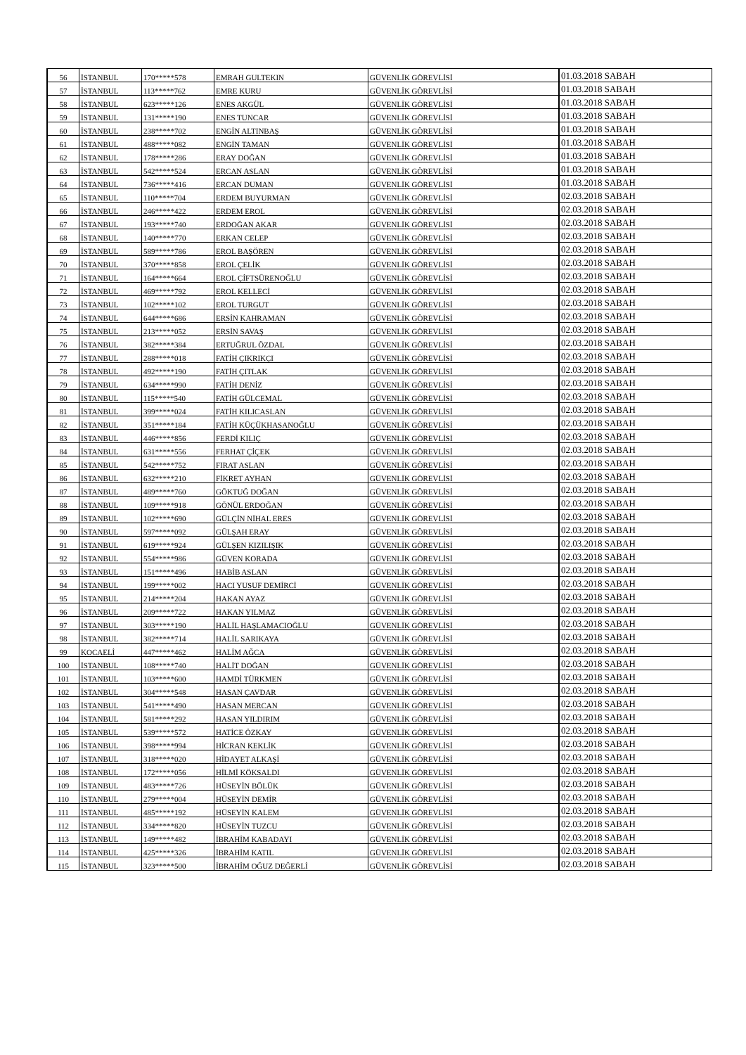| 56 | İSTANBUL | 170*****578 | EMRAH GULTEKIN | GÜVENLİK GÖREVLİSİ | 01.03.2018 SABAH |
| 57 | İSTANBUL | 113*****762 | EMRE KURU | GÜVENLİK GÖREVLİSİ | 01.03.2018 SABAH |
| 58 | İSTANBUL | 623*****126 | ENES AKGÜL | GÜVENLİK GÖREVLİSİ | 01.03.2018 SABAH |
| 59 | İSTANBUL | 131*****190 | ENES TUNCAR | GÜVENLİK GÖREVLİSİ | 01.03.2018 SABAH |
| 60 | İSTANBUL | 238*****702 | ENGİN ALTINBAŞ | GÜVENLİK GÖREVLİSİ | 01.03.2018 SABAH |
| 61 | İSTANBUL | 488*****082 | ENGİN TAMAN | GÜVENLİK GÖREVLİSİ | 01.03.2018 SABAH |
| 62 | İSTANBUL | 178*****286 | ERAY DOĞAN | GÜVENLİK GÖREVLİSİ | 01.03.2018 SABAH |
| 63 | İSTANBUL | 542*****524 | ERCAN ASLAN | GÜVENLİK GÖREVLİSİ | 01.03.2018 SABAH |
| 64 | İSTANBUL | 736*****416 | ERCAN DUMAN | GÜVENLİK GÖREVLİSİ | 01.03.2018 SABAH |
| 65 | İSTANBUL | 110*****704 | ERDEM BUYURMAN | GÜVENLİK GÖREVLİSİ | 02.03.2018 SABAH |
| 66 | İSTANBUL | 246*****422 | ERDEM EROL | GÜVENLİK GÖREVLİSİ | 02.03.2018 SABAH |
| 67 | İSTANBUL | 193*****740 | ERDOĞAN AKAR | GÜVENLİK GÖREVLİSİ | 02.03.2018 SABAH |
| 68 | İSTANBUL | 140*****770 | ERKAN CELEP | GÜVENLİK GÖREVLİSİ | 02.03.2018 SABAH |
| 69 | İSTANBUL | 589*****786 | EROL BAŞÖREN | GÜVENLİK GÖREVLİSİ | 02.03.2018 SABAH |
| 70 | İSTANBUL | 370*****858 | EROL ÇELİK | GÜVENLİK GÖREVLİSİ | 02.03.2018 SABAH |
| 71 | İSTANBUL | 164*****664 | EROL ÇİFTSÜRENOĞLU | GÜVENLİK GÖREVLİSİ | 02.03.2018 SABAH |
| 72 | İSTANBUL | 469*****792 | EROL KELLECİ | GÜVENLİK GÖREVLİSİ | 02.03.2018 SABAH |
| 73 | İSTANBUL | 102*****102 | EROL TURGUT | GÜVENLİK GÖREVLİSİ | 02.03.2018 SABAH |
| 74 | İSTANBUL | 644*****686 | ERSİN KAHRAMAN | GÜVENLİK GÖREVLİSİ | 02.03.2018 SABAH |
| 75 | İSTANBUL | 213*****052 | ERSİN SAVAŞ | GÜVENLİK GÖREVLİSİ | 02.03.2018 SABAH |
| 76 | İSTANBUL | 382*****384 | ERTUĞRUL ÖZDAL | GÜVENLİK GÖREVLİSİ | 02.03.2018 SABAH |
| 77 | İSTANBUL | 288*****018 | FATİH ÇIKRIKÇI | GÜVENLİK GÖREVLİSİ | 02.03.2018 SABAH |
| 78 | İSTANBUL | 492*****190 | FATİH ÇITLAK | GÜVENLİK GÖREVLİSİ | 02.03.2018 SABAH |
| 79 | İSTANBUL | 634*****990 | FATİH DENİZ | GÜVENLİK GÖREVLİSİ | 02.03.2018 SABAH |
| 80 | İSTANBUL | 115*****540 | FATİH GÜLCEMAL | GÜVENLİK GÖREVLİSİ | 02.03.2018 SABAH |
| 81 | İSTANBUL | 399*****024 | FATİH KILICASLAN | GÜVENLİK GÖREVLİSİ | 02.03.2018 SABAH |
| 82 | İSTANBUL | 351*****184 | FATİH KÜÇÜKHASANOĞLU | GÜVENLİK GÖREVLİSİ | 02.03.2018 SABAH |
| 83 | İSTANBUL | 446*****856 | FERDİ KILIÇ | GÜVENLİK GÖREVLİSİ | 02.03.2018 SABAH |
| 84 | İSTANBUL | 631*****556 | FERHAT ÇİÇEK | GÜVENLİK GÖREVLİSİ | 02.03.2018 SABAH |
| 85 | İSTANBUL | 542*****752 | FIRAT ASLAN | GÜVENLİK GÖREVLİSİ | 02.03.2018 SABAH |
| 86 | İSTANBUL | 632*****210 | FİKRET AYHAN | GÜVENLİK GÖREVLİSİ | 02.03.2018 SABAH |
| 87 | İSTANBUL | 489*****760 | GÖKTUĞ DOĞAN | GÜVENLİK GÖREVLİSİ | 02.03.2018 SABAH |
| 88 | İSTANBUL | 109*****918 | GÖNÜL ERDOĞAN | GÜVENLİK GÖREVLİSİ | 02.03.2018 SABAH |
| 89 | İSTANBUL | 102*****690 | GÜLÇİN NİHAL ERES | GÜVENLİK GÖREVLİSİ | 02.03.2018 SABAH |
| 90 | İSTANBUL | 597*****092 | GÜLŞAH ERAY | GÜVENLİK GÖREVLİSİ | 02.03.2018 SABAH |
| 91 | İSTANBUL | 619*****924 | GÜLŞEN KIZILIŞIK | GÜVENLİK GÖREVLİSİ | 02.03.2018 SABAH |
| 92 | İSTANBUL | 554*****986 | GÜVEN KORADA | GÜVENLİK GÖREVLİSİ | 02.03.2018 SABAH |
| 93 | İSTANBUL | 151*****496 | HABİB ASLAN | GÜVENLİK GÖREVLİSİ | 02.03.2018 SABAH |
| 94 | İSTANBUL | 199*****002 | HACI YUSUF DEMİRCİ | GÜVENLİK GÖREVLİSİ | 02.03.2018 SABAH |
| 95 | İSTANBUL | 214*****204 | HAKAN AYAZ | GÜVENLİK GÖREVLİSİ | 02.03.2018 SABAH |
| 96 | İSTANBUL | 209*****722 | HAKAN YILMAZ | GÜVENLİK GÖREVLİSİ | 02.03.2018 SABAH |
| 97 | İSTANBUL | 303*****190 | HALİL HAŞLAMACIOĞLU | GÜVENLİK GÖREVLİSİ | 02.03.2018 SABAH |
| 98 | İSTANBUL | 382*****714 | HALİL SARIKAYA | GÜVENLİK GÖREVLİSİ | 02.03.2018 SABAH |
| 99 | KOCAELİ | 447*****462 | HALİM AĞCA | GÜVENLİK GÖREVLİSİ | 02.03.2018 SABAH |
| 100 | İSTANBUL | 108*****740 | HALİT DOĞAN | GÜVENLİK GÖREVLİSİ | 02.03.2018 SABAH |
| 101 | İSTANBUL | 103*****600 | HAMDİ TÜRKMEN | GÜVENLİK GÖREVLİSİ | 02.03.2018 SABAH |
| 102 | İSTANBUL | 304*****548 | HASAN ÇAVDAR | GÜVENLİK GÖREVLİSİ | 02.03.2018 SABAH |
| 103 | İSTANBUL | 541*****490 | HASAN MERCAN | GÜVENLİK GÖREVLİSİ | 02.03.2018 SABAH |
| 104 | İSTANBUL | 581*****292 | HASAN YILDIRIM | GÜVENLİK GÖREVLİSİ | 02.03.2018 SABAH |
| 105 | İSTANBUL | 539*****572 | HATİCE ÖZKAY | GÜVENLİK GÖREVLİSİ | 02.03.2018 SABAH |
| 106 | İSTANBUL | 398*****994 | HİCRAN KEKLİK | GÜVENLİK GÖREVLİSİ | 02.03.2018 SABAH |
| 107 | İSTANBUL | 318*****020 | HİDAYET ALKAŞİ | GÜVENLİK GÖREVLİSİ | 02.03.2018 SABAH |
| 108 | İSTANBUL | 172*****056 | HİLMİ KÖKSALDI | GÜVENLİK GÖREVLİSİ | 02.03.2018 SABAH |
| 109 | İSTANBUL | 483*****726 | HÜSEYİN BÖLÜK | GÜVENLİK GÖREVLİSİ | 02.03.2018 SABAH |
| 110 | İSTANBUL | 279*****004 | HÜSEYİN DEMİR | GÜVENLİK GÖREVLİSİ | 02.03.2018 SABAH |
| 111 | İSTANBUL | 485*****192 | HÜSEYİN KALEM | GÜVENLİK GÖREVLİSİ | 02.03.2018 SABAH |
| 112 | İSTANBUL | 334*****820 | HÜSEYİN TUZCU | GÜVENLİK GÖREVLİSİ | 02.03.2018 SABAH |
| 113 | İSTANBUL | 149*****482 | İBRAHİM KABADAYI | GÜVENLİK GÖREVLİSİ | 02.03.2018 SABAH |
| 114 | İSTANBUL | 425*****326 | İBRAHİM KATIL | GÜVENLİK GÖREVLİSİ | 02.03.2018 SABAH |
| 115 | İSTANBUL | 323*****500 | İBRAHİM OĞUZ DEĞERLİ | GÜVENLİK GÖREVLİSİ | 02.03.2018 SABAH |